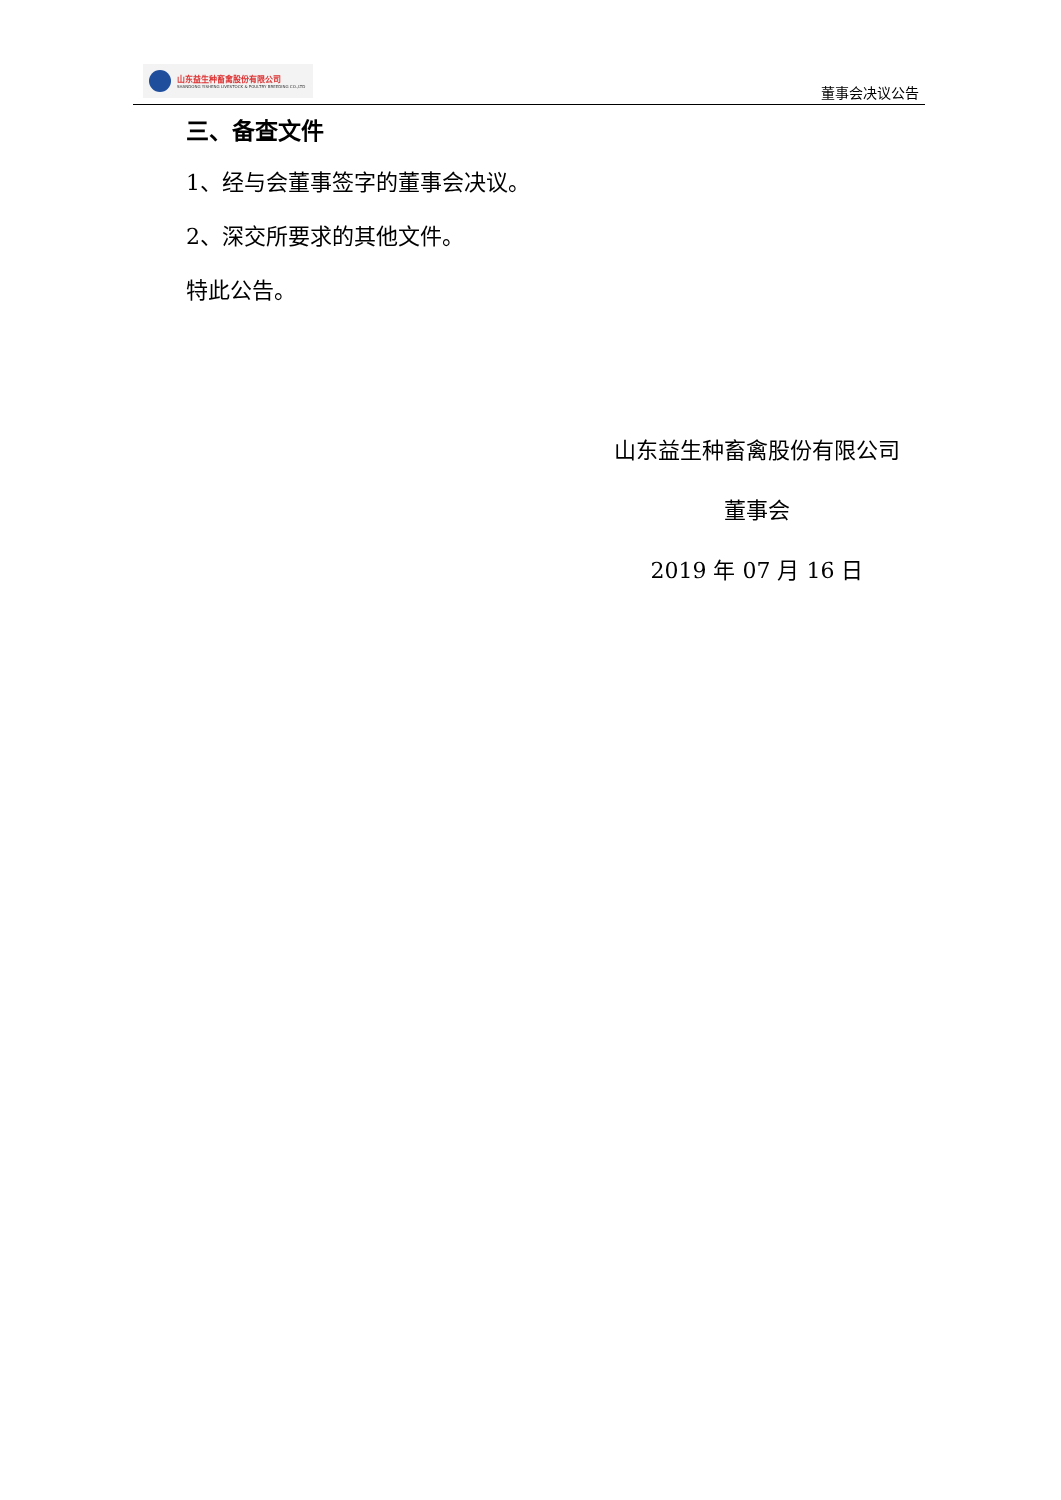山东益生种畜禽股份有限公司
SHANDONG YISHENG LIVESTOCK & POULTRY BREEDING CO.,LTD
董事会决议公告
三、备查文件
1、经与会董事签字的董事会决议。
2、深交所要求的其他文件。
特此公告。
山东益生种畜禽股份有限公司
董事会
2019 年 07 月 16 日